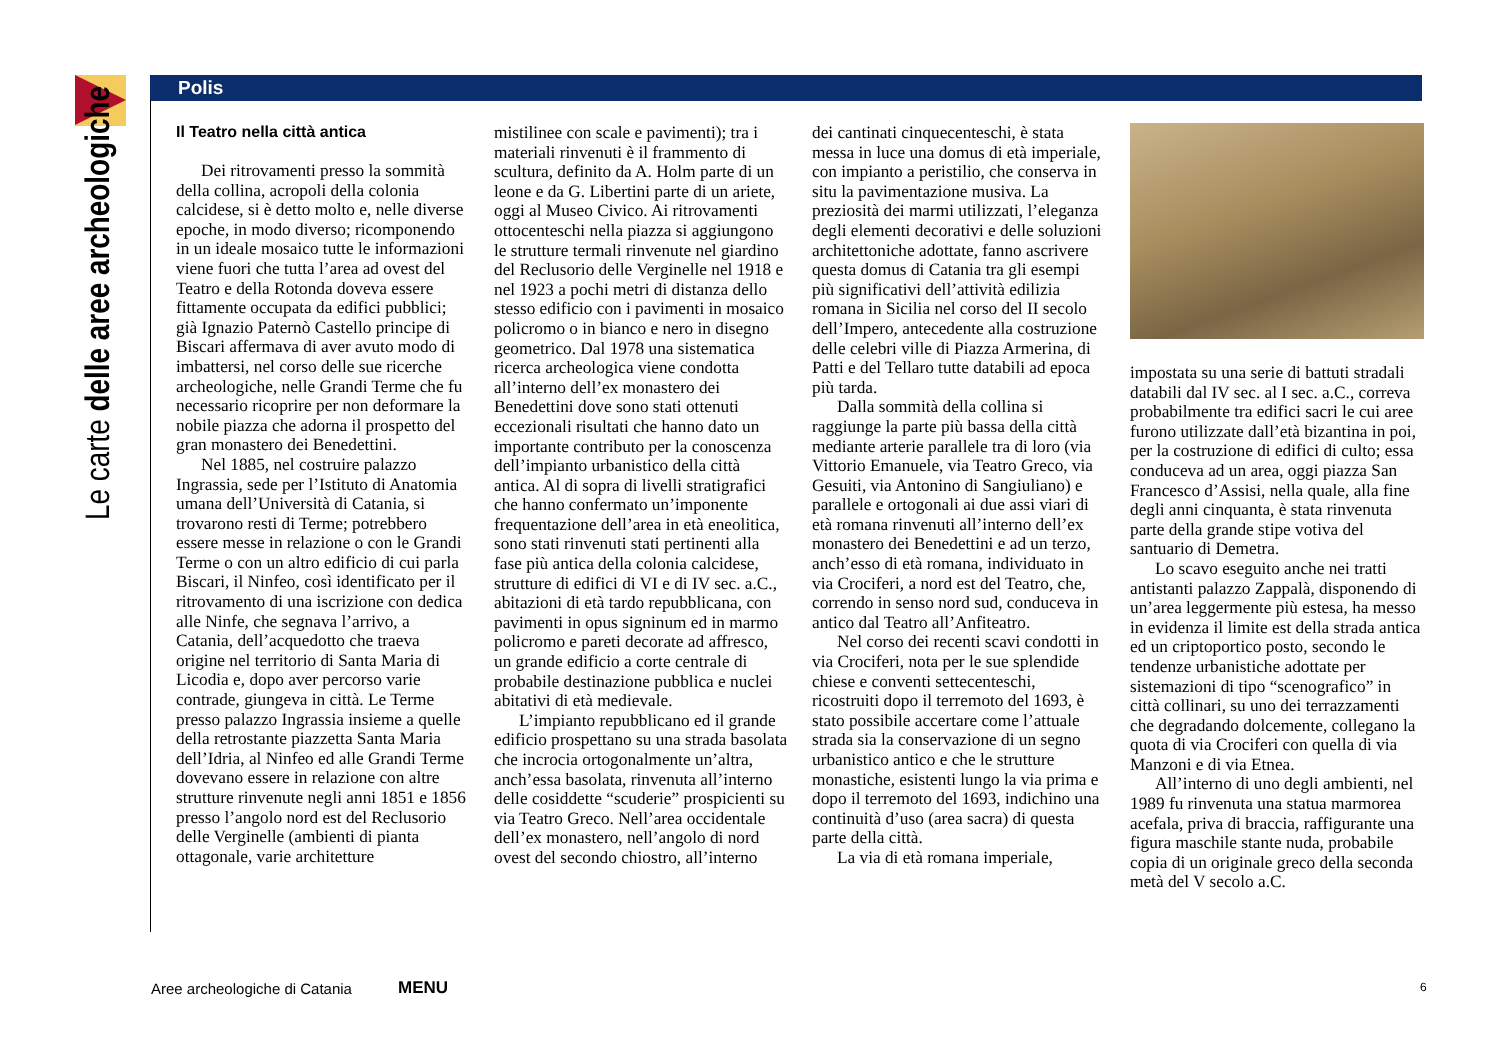Le carte delle aree archeologiche
Polis
Il Teatro nella città antica
Dei ritrovamenti presso la sommità della collina, acropoli della colonia calcidese, si è detto molto e, nelle diverse epoche, in modo diverso; ricomponendo in un ideale mosaico tutte le informazioni viene fuori che tutta l’area ad ovest del Teatro e della Rotonda doveva essere fittamente occupata da edifici pubblici; già Ignazio Paternò Castello principe di Biscari affermava di aver avuto modo di imbattersi, nel corso delle sue ricerche archeologiche, nelle Grandi Terme che fu necessario ricoprire per non deformare la nobile piazza che adorna il prospetto del gran monastero dei Benedettini.
Nel 1885, nel costruire palazzo Ingrassia, sede per l’Istituto di Anatomia umana dell’Università di Catania, si trovarono resti di Terme; potrebbero essere messe in relazione o con le Grandi Terme o con un altro edificio di cui parla Biscari, il Ninfeo, così identificato per il ritrovamento di una iscrizione con dedica alle Ninfe, che segnava l’arrivo, a Catania, dell’acquedotto che traeva origine nel territorio di Santa Maria di Licodia e, dopo aver percorso varie contrade, giungeva in città. Le Terme presso palazzo Ingrassia insieme a quelle della retrostante piazzetta Santa Maria dell’Idria, al Ninfeo ed alle Grandi Terme dovevano essere in relazione con altre strutture rinvenute negli anni 1851 e 1856 presso l’angolo nord est del Reclusorio delle Verginelle (ambienti di pianta ottagonale, varie architetture
mistilinee con scale e pavimenti); tra i materiali rinvenuti è il frammento di scultura, definito da A. Holm parte di un leone e da G. Libertini parte di un ariete, oggi al Museo Civico. Ai ritrovamenti ottocenteschi nella piazza si aggiungono le strutture termali rinvenute nel giardino del Reclusorio delle Verginelle nel 1918 e nel 1923 a pochi metri di distanza dello stesso edificio con i pavimenti in mosaico policromo o in bianco e nero in disegno geometrico. Dal 1978 una sistematica ricerca archeologica viene condotta all’interno dell’ex monastero dei Benedettini dove sono stati ottenuti eccezionali risultati che hanno dato un importante contributo per la conoscenza dell’impianto urbanistico della città antica. Al di sopra di livelli stratigrafici che hanno confermato un’imponente frequentazione dell’area in età eneolitica, sono stati rinvenuti stati pertinenti alla fase più antica della colonia calcidese, strutture di edifici di VI e di IV sec. a.C., abitazioni di età tardo repubblicana, con pavimenti in opus signinum ed in marmo policromo e pareti decorate ad affresco, un grande edificio a corte centrale di probabile destinazione pubblica e nuclei abitativi di età medievale.
L’impianto repubblicano ed il grande edificio prospettano su una strada basolata che incrocia ortogonalmente un’altra, anch’essa basolata, rinvenuta all’interno delle cosiddette “scuderie” prospicienti su via Teatro Greco. Nell’area occidentale dell’ex monastero, nell’angolo di nord ovest del secondo chiostro, all’interno
dei cantinati cinquecenteschi, è stata messa in luce una domus di età imperiale, con impianto a peristilio, che conserva in situ la pavimentazione musiva. La preziosità dei marmi utilizzati, l’eleganza degli elementi decorativi e delle soluzioni architettoniche adottate, fanno ascrivere questa domus di Catania tra gli esempi più significativi dell’attività edilizia romana in Sicilia nel corso del II secolo dell’Impero, antecedente alla costruzione delle celebri ville di Piazza Armerina, di Patti e del Tellaro tutte databili ad epoca più tarda.
Dalla sommità della collina si raggiunge la parte più bassa della città mediante arterie parallele tra di loro (via Vittorio Emanuele, via Teatro Greco, via Gesuiti, via Antonino di Sangiuliano) e parallele e ortogonali ai due assi viari di età romana rinvenuti all’interno dell’ex monastero dei Benedettini e ad un terzo, anch’esso di età romana, individuato in via Crociferi, a nord est del Teatro, che, correndo in senso nord sud, conduceva in antico dal Teatro all’Anfiteatro.
Nel corso dei recenti scavi condotti in via Crociferi, nota per le sue splendide chiese e conventi settecenteschi, ricostruiti dopo il terremoto del 1693, è stato possibile accertare come l’attuale strada sia la conservazione di un segno urbanistico antico e che le strutture monastiche, esistenti lungo la via prima e dopo il terremoto del 1693, indichino una continuità d’uso (area sacra) di questa parte della città.
La via di età romana imperiale,
impostata su una serie di battuti stradali databili dal IV sec. al I sec. a.C., correva probabilmente tra edifici sacri le cui aree furono utilizzate dall’età bizantina in poi, per la costruzione di edifici di culto; essa conduceva ad un area, oggi piazza San Francesco d’Assisi, nella quale, alla fine degli anni cinquanta, è stata rinvenuta parte della grande stipe votiva del santuario di Demetra.
Lo scavo eseguito anche nei tratti antistanti palazzo Zappalà, disponendo di un’area leggermente più estesa, ha messo in evidenza il limite est della strada antica ed un criptoportico posto, secondo le tendenze urbanistiche adottate per sistemazioni di tipo “scenografico” in città collinari, su uno dei terrazzamenti che degradando dolcemente, collegano la quota di via Crociferi con quella di via Manzoni e di via Etnea.
All’interno di uno degli ambienti, nel 1989 fu rinvenuta una statua marmorea acefala, priva di braccia, raffigurante una figura maschile stante nuda, probabile copia di un originale greco della seconda metà del V secolo a.C.
Aree archeologiche di Catania MENU 6